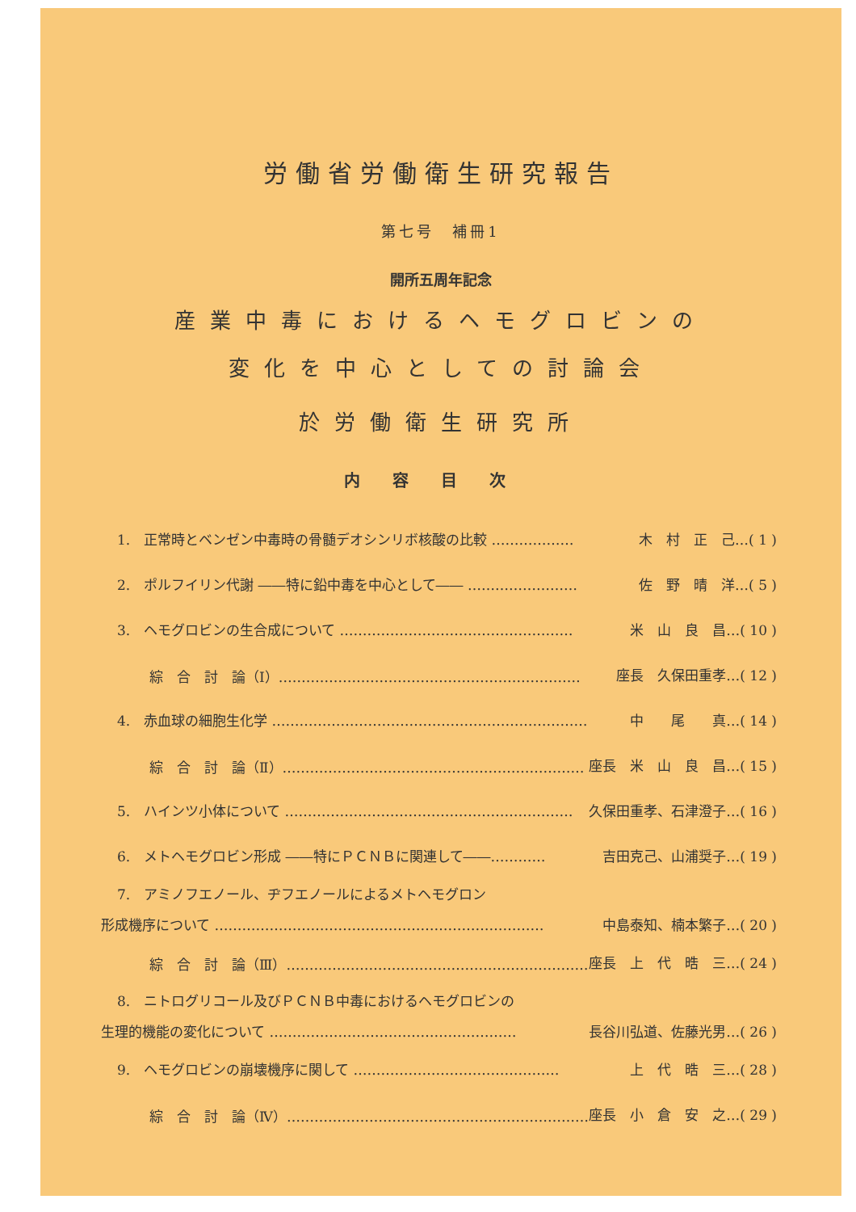労働省労働衛生研究報告
第七号　補冊1
開所五周年記念
産業中毒におけるヘモグロビンの
変化を中心としての討論会
於労働衛生研究所
内容目次
1.　正常時とベンゼン中毒時の骨髄デオシンリボ核酸の比較 ……………… 木　村　正　己…( 1 )
2.　ポルフイリン代謝 ――特に鉛中毒を中心として―― …………………… 佐　野　晴　洋…( 5 )
3.　ヘモグロビンの生合成について …………………………………………… 米　山　良　昌…( 10 )
綜　合　討　論（Ⅰ）………………………………………………………… 座長　久保田重孝…( 12 )
4.　赤血球の細胞生化学 …………………………………………………………… 中　　尾　　真…( 14 )
綜　合　討　論（Ⅱ）………………………………………………………… 座長　米　山　良　昌…( 15 )
5.　ハインツ小体について ……………………………………………………… 久保田重孝、石津澄子…( 16 )
6.　メトヘモグロビン形成 ――特にＰＣＮＢに関連して――………… 吉田克己、山浦奨子…( 19 )
7.　アミノフエノール、ヂフエノールによるメトヘモグロン
形成機序について ……………………………………………………………… 中島泰知、楠本繁子…( 20 )
綜　合　討　論（Ⅲ）………………………………………………………… 座長　上　代　晧　三…( 24 )
8.　ニトログリコール及びＰＣＮＢ中毒におけるヘモグロビンの
生理的機能の変化について ……………………………………………… 長谷川弘道、佐藤光男…( 26 )
9.　ヘモグロビンの崩壊機序に関して ……………………………………… 上　代　晧　三…( 28 )
綜　合　討　論（Ⅳ）………………………………………………………… 座長　小　倉　安　之…( 29 )